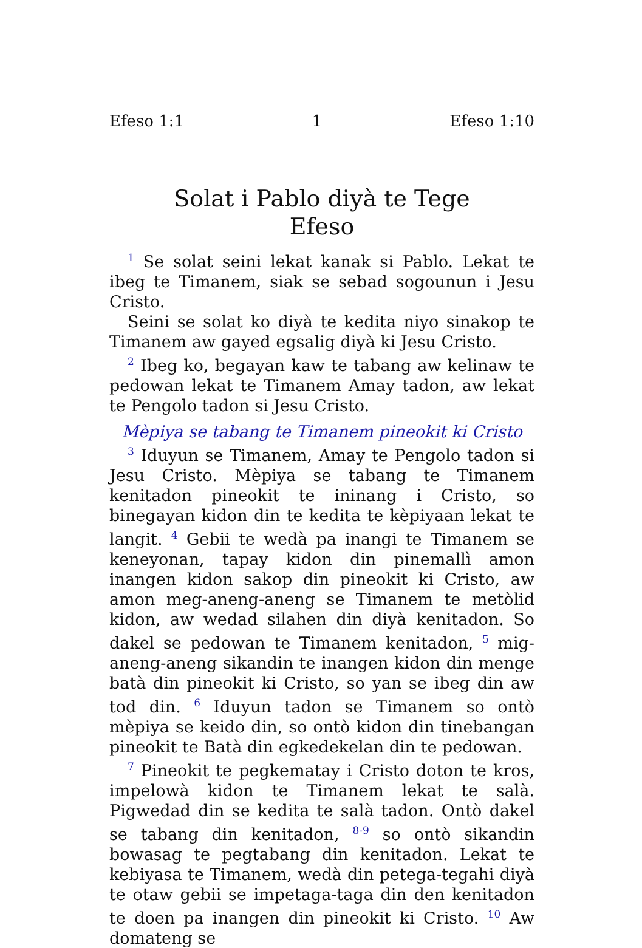Efeso 1:1 1 Efeso 1:10
Solat i Pablo diyà te Tege
Efeso
<sup>1</sup> Se solat seini lekat kanak si Pablo. Lekat te ibeg te Timanem, siak se sebad sogounun i Jesu Cristo.
Seini se solat ko diyà te kedita niyo sinakop te Timanem aw gayed egsalig diyà ki Jesu Cristo.
<sup>2</sup> Ibeg ko, begayan kaw te tabang aw kelinaw te pedowan lekat te Timanem Amay tadon, aw lekat te Pengolo tadon si Jesu Cristo.
Mèpiya se tabang te Timanem pineokit ki Cristo
<sup>3</sup> Iduyun se Timanem, Amay te Pengolo tadon si Jesu Cristo. Mèpiya se tabang te Timanem kenitadon pineokit te ininang i Cristo, so binegayan kidon din te kedita te kèpiyaan lekat te langit. <sup>4</sup> Gebii te wedà pa inangi te Timanem se keneyonan, tapay kidon din pinemallì amon inangen kidon sakop din pineokit ki Cristo, aw amon meg-aneng-aneng se Timanem te metòlid kidon, aw wedad silahen din diyà kenitadon. So dakel se pedowan te Timanem kenitadon, <sup>5</sup> mig-aneng-aneng sikandin te inangen kidon din menge batà din pineokit ki Cristo, so yan se ibeg din aw tod din. <sup>6</sup> Iduyun tadon se Timanem so ontò mèpiya se keido din, so ontò kidon din tinebangan pineokit te Batà din egkedekelan din te pedowan.
<sup>7</sup> Pineokit te pegkematay i Cristo doton te kros, impelowà kidon te Timanem lekat te salà. Pigwedad din se kedita te salà tadon. Ontò dakel se tabang din kenitadon, <sup>8-9</sup> so ontò sikandin bowasag te pegtabang din kenitadon. Lekat te kebiyasa te Timanem, wedà din petega-tegahi diyà te otaw gebii se impetaga-taga din den kenitadon te doen pa inangen din pineokit ki Cristo. <sup>10</sup> Aw domateng se